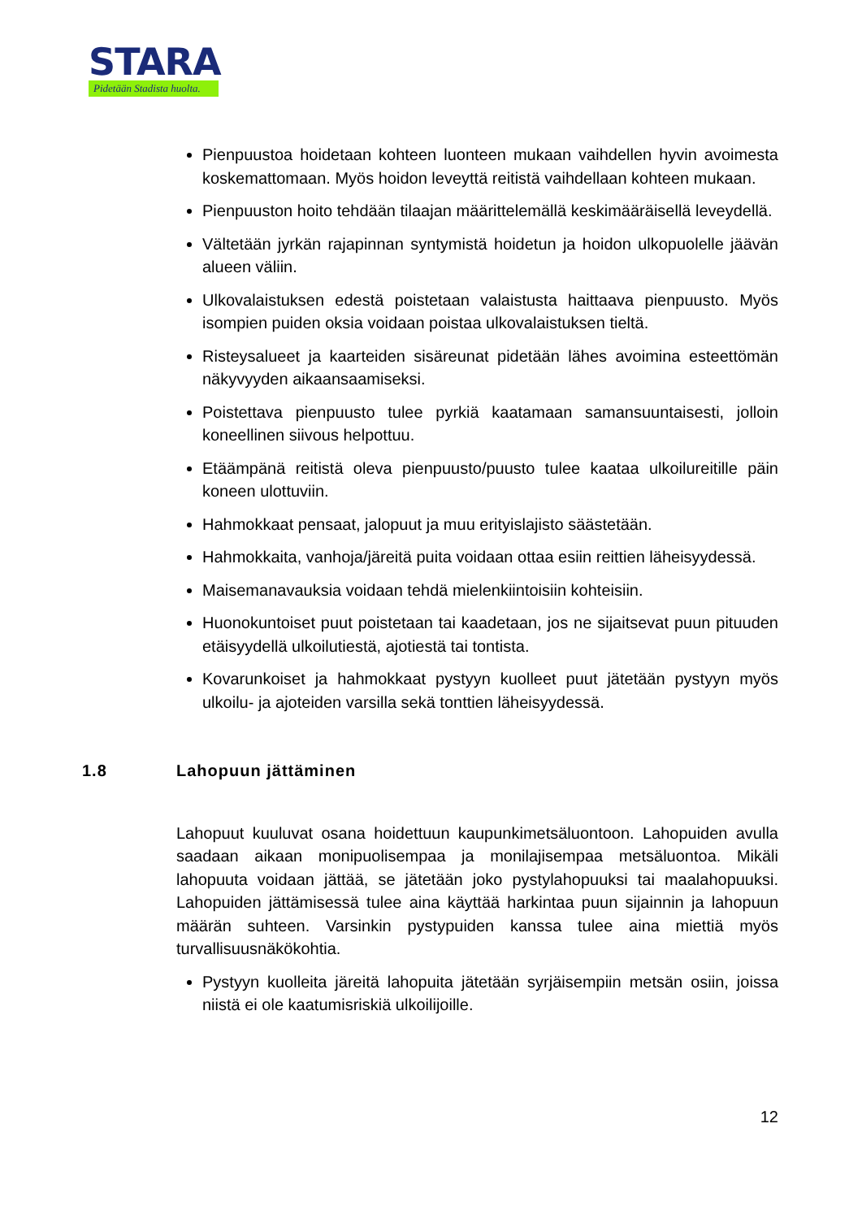STARA
Pidetään Stadista huolta.
Pienpuustoa hoidetaan kohteen luonteen mukaan vaihdellen hyvin avoimesta koskemattomaan. Myös hoidon leveyttä reitistä vaihdellaan kohteen mukaan.
Pienpuuston hoito tehdään tilaajan määrittelemällä keskimääräisellä leveydellä.
Vältetään jyrkän rajapinnan syntymistä hoidetun ja hoidon ulkopuolelle jäävän alueen väliin.
Ulkovalaistuksen edestä poistetaan valaistusta haittaava pienpuusto. Myös isompien puiden oksia voidaan poistaa ulkovalaistuksen tieltä.
Risteysalueet ja kaarteiden sisäreunat pidetään lähes avoimina esteettömän näkyvyyden aikaansaamiseksi.
Poistettava pienpuusto tulee pyrkiä kaatamaan samansuuntaisesti, jolloin koneellinen siivous helpottuu.
Etäämpänä reitistä oleva pienpuusto/puusto tulee kaataa ulkoilureitille päin koneen ulottuviin.
Hahmokkaat pensaat, jalopuut ja muu erityislajisto säästetään.
Hahmokkaita, vanhoja/järeitä puita voidaan ottaa esiin reittien läheisyydessä.
Maisemanavauksia voidaan tehdä mielenkiintoisiin kohteisiin.
Huonokuntoiset puut poistetaan tai kaadetaan, jos ne sijaitsevat puun pituuden etäisyydellä ulkoilutiestä, ajotiestä tai tontista.
Kovarunkoiset ja hahmokkaat pystyyn kuolleet puut jätetään pystyyn myös ulkoilu- ja ajoteiden varsilla sekä tonttien läheisyydessä.
1.8 Lahopuun jättäminen
Lahopuut kuuluvat osana hoidettuun kaupunkimetsäluontoon. Lahopuiden avulla saadaan aikaan monipuolisempaa ja monilajisempaa metsäluontoa. Mikäli lahopuuta voidaan jättää, se jätetään joko pystylahopuuksi tai maalahopuuksi. Lahopuiden jättämisessä tulee aina käyttää harkintaa puun sijainnin ja lahopuun määrän suhteen. Varsinkin pystypuiden kanssa tulee aina miettiä myös turvallisuusnäkökohtia.
Pystyyn kuolleita järeitä lahopuita jätetään syrjäisempiin metsän osiin, joissa niistä ei ole kaatumisriskiä ulkoilijoille.
12